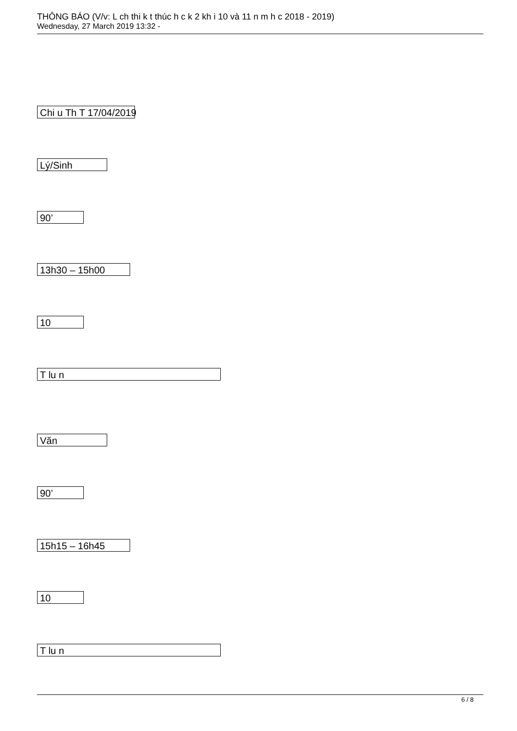THÔNG BÁO (V/v: L ch thi k t thúc h c k 2 kh i 10 và 11 n m h c 2018 - 2019)
Wednesday, 27 March 2019 13:32 -
Chi u Th T 17/04/2019
Lý/Sinh
90’
13h30 – 15h00
10
T lu n
Văn
90’
15h15 – 16h45
10
T lu n
6 / 8